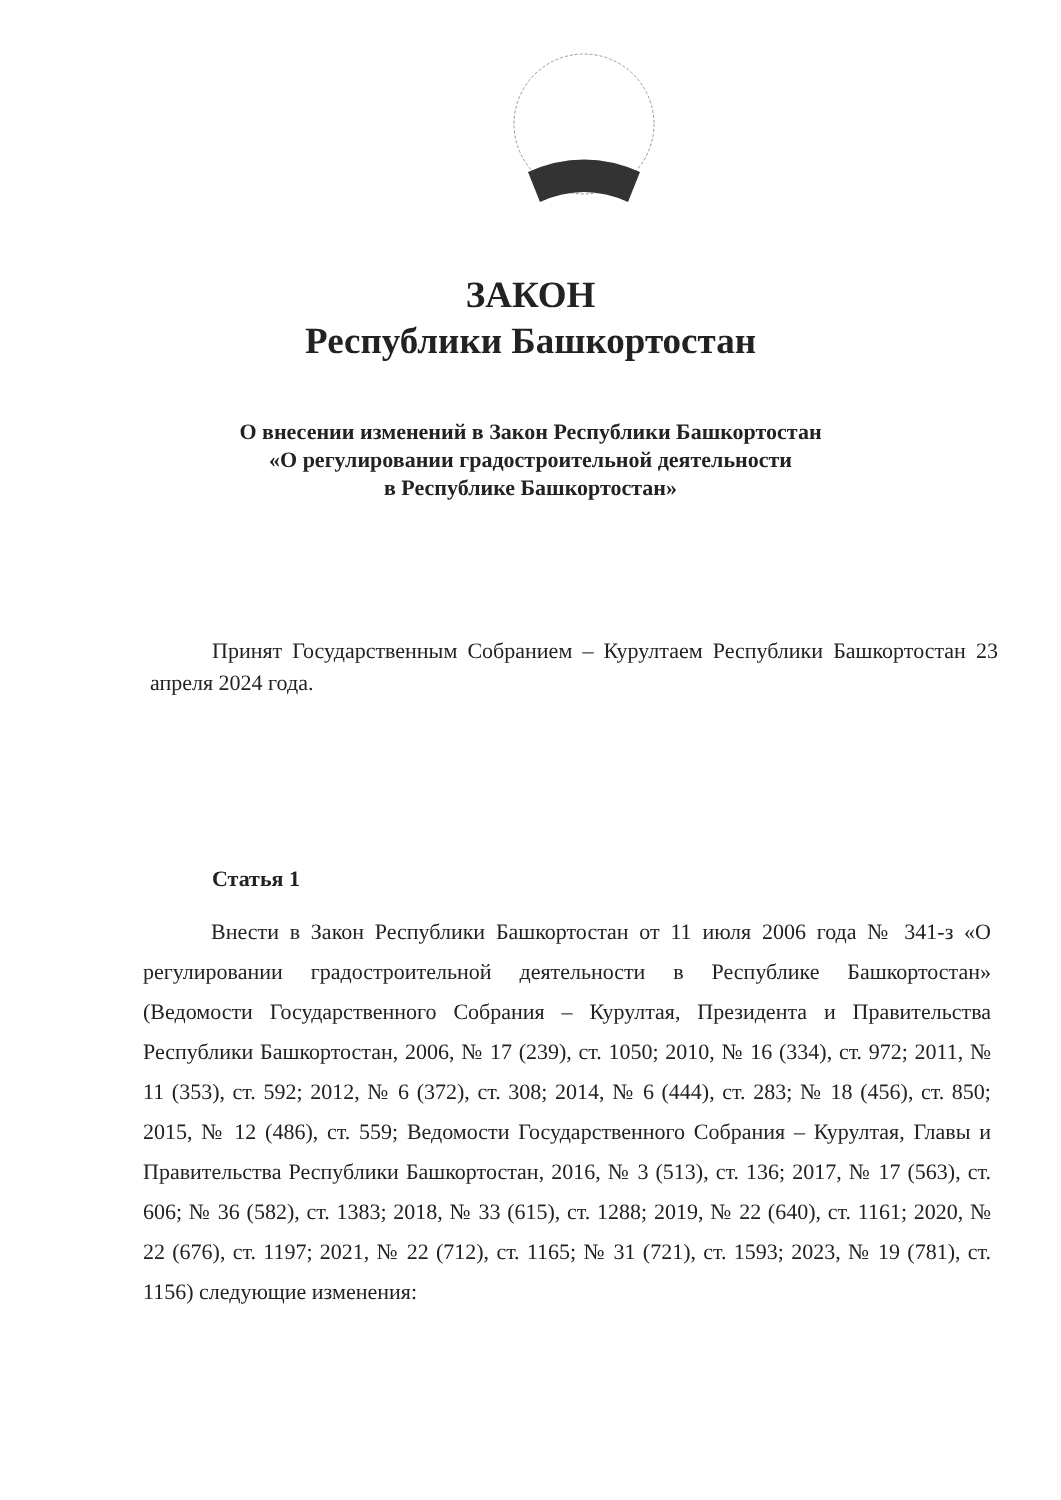ЗАКОН
Республики Башкортостан
О внесении изменений в Закон Республики Башкортостан
«О регулировании градостроительной деятельности
в Республике Башкортостан»
Принят Государственным Собранием – Курултаем Республики Башкортостан 23 апреля 2024 года.
Статья 1
Внести в Закон Республики Башкортостан от 11 июля 2006 года № 341-з «О регулировании градостроительной деятельности в Республике Башкортостан» (Ведомости Государственного Собрания – Курултая, Президента и Правительства Республики Башкортостан, 2006, № 17 (239), ст. 1050; 2010, № 16 (334), ст. 972; 2011, № 11 (353), ст. 592; 2012, № 6 (372), ст. 308; 2014, № 6 (444), ст. 283; № 18 (456), ст. 850; 2015, № 12 (486), ст. 559; Ведомости Государственного Собрания – Курултая, Главы и Правительства Республики Башкортостан, 2016, № 3 (513), ст. 136; 2017, № 17 (563), ст. 606; № 36 (582), ст. 1383; 2018, № 33 (615), ст. 1288; 2019, № 22 (640), ст. 1161; 2020, № 22 (676), ст. 1197; 2021, № 22 (712), ст. 1165; № 31 (721), ст. 1593; 2023, № 19 (781), ст. 1156) следующие изменения: